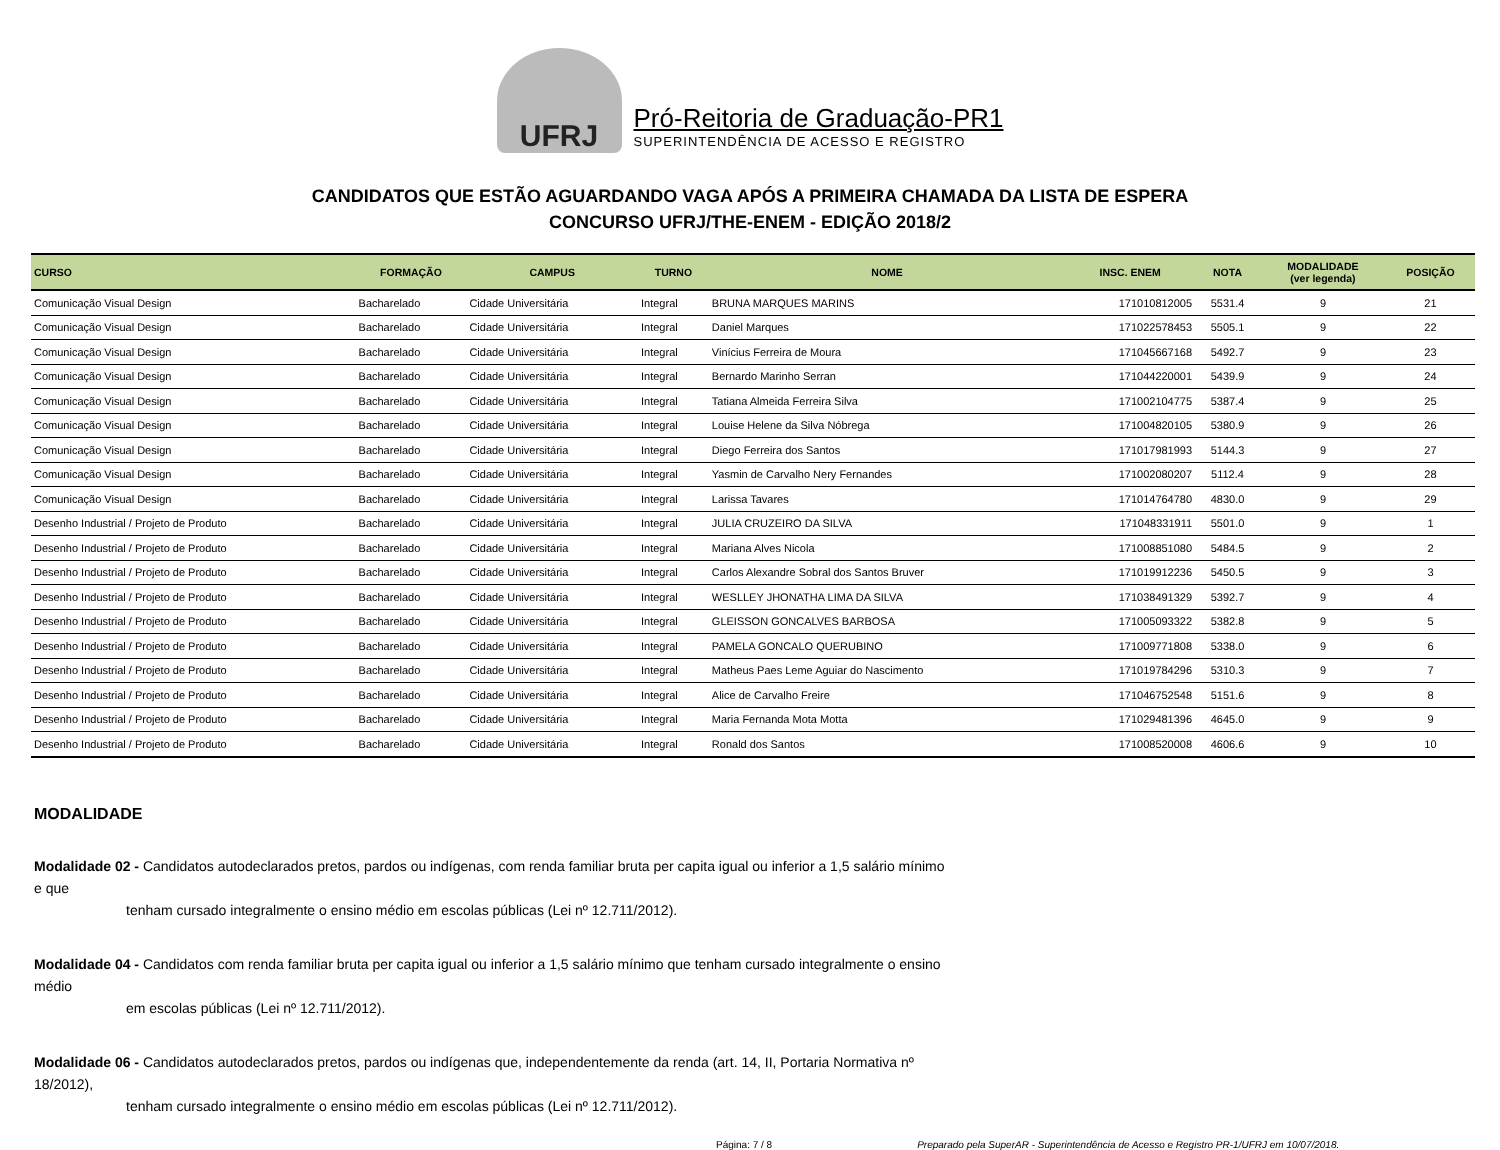UFRJ
Pró-Reitoria de Graduação-PR1
SUPERINTENDÊNCIA DE ACESSO E REGISTRO
CANDIDATOS QUE ESTÃO AGUARDANDO VAGA APÓS A PRIMEIRA CHAMADA DA LISTA DE ESPERA
CONCURSO UFRJ/THE-ENEM - EDIÇÃO 2018/2
| CURSO | FORMAÇÃO | CAMPUS | TURNO | NOME | INSC. ENEM | NOTA | MODALIDADE (ver legenda) | POSIÇÃO |
| --- | --- | --- | --- | --- | --- | --- | --- | --- |
| Comunicação Visual Design | Bacharelado | Cidade Universitária | Integral | BRUNA MARQUES MARINS | 171010812005 | 5531.4 | 9 | 21 |
| Comunicação Visual Design | Bacharelado | Cidade Universitária | Integral | Daniel Marques | 171022578453 | 5505.1 | 9 | 22 |
| Comunicação Visual Design | Bacharelado | Cidade Universitária | Integral | Vinícius Ferreira de Moura | 171045667168 | 5492.7 | 9 | 23 |
| Comunicação Visual Design | Bacharelado | Cidade Universitária | Integral | Bernardo Marinho Serran | 171044220001 | 5439.9 | 9 | 24 |
| Comunicação Visual Design | Bacharelado | Cidade Universitária | Integral | Tatiana Almeida Ferreira Silva | 171002104775 | 5387.4 | 9 | 25 |
| Comunicação Visual Design | Bacharelado | Cidade Universitária | Integral | Louise Helene da Silva Nóbrega | 171004820105 | 5380.9 | 9 | 26 |
| Comunicação Visual Design | Bacharelado | Cidade Universitária | Integral | Diego Ferreira dos Santos | 171017981993 | 5144.3 | 9 | 27 |
| Comunicação Visual Design | Bacharelado | Cidade Universitária | Integral | Yasmin de Carvalho Nery Fernandes | 171002080207 | 5112.4 | 9 | 28 |
| Comunicação Visual Design | Bacharelado | Cidade Universitária | Integral | Larissa Tavares | 171014764780 | 4830.0 | 9 | 29 |
| Desenho Industrial / Projeto de Produto | Bacharelado | Cidade Universitária | Integral | JULIA CRUZEIRO DA SILVA | 171048331911 | 5501.0 | 9 | 1 |
| Desenho Industrial / Projeto de Produto | Bacharelado | Cidade Universitária | Integral | Mariana Alves Nicola | 171008851080 | 5484.5 | 9 | 2 |
| Desenho Industrial / Projeto de Produto | Bacharelado | Cidade Universitária | Integral | Carlos Alexandre Sobral dos Santos Bruver | 171019912236 | 5450.5 | 9 | 3 |
| Desenho Industrial / Projeto de Produto | Bacharelado | Cidade Universitária | Integral | WESLLEY JHONATHA LIMA DA SILVA | 171038491329 | 5392.7 | 9 | 4 |
| Desenho Industrial / Projeto de Produto | Bacharelado | Cidade Universitária | Integral | GLEISSON GONCALVES BARBOSA | 171005093322 | 5382.8 | 9 | 5 |
| Desenho Industrial / Projeto de Produto | Bacharelado | Cidade Universitária | Integral | PAMELA GONCALO QUERUBINO | 171009771808 | 5338.0 | 9 | 6 |
| Desenho Industrial / Projeto de Produto | Bacharelado | Cidade Universitária | Integral | Matheus Paes Leme Aguiar do Nascimento | 171019784296 | 5310.3 | 9 | 7 |
| Desenho Industrial / Projeto de Produto | Bacharelado | Cidade Universitária | Integral | Alice de Carvalho Freire | 171046752548 | 5151.6 | 9 | 8 |
| Desenho Industrial / Projeto de Produto | Bacharelado | Cidade Universitária | Integral | Maria Fernanda Mota Motta | 171029481396 | 4645.0 | 9 | 9 |
| Desenho Industrial / Projeto de Produto | Bacharelado | Cidade Universitária | Integral | Ronald dos Santos | 171008520008 | 4606.6 | 9 | 10 |
MODALIDADE
Modalidade 02 - Candidatos autodeclarados pretos, pardos ou indígenas, com renda familiar bruta per capita igual ou inferior a 1,5 salário mínimo e que
tenham cursado integralmente o ensino médio em escolas públicas (Lei nº 12.711/2012).
Modalidade 04 - Candidatos com renda familiar bruta per capita igual ou inferior a 1,5 salário mínimo que tenham cursado integralmente o ensino médio
em escolas públicas (Lei nº 12.711/2012).
Modalidade 06 - Candidatos autodeclarados pretos, pardos ou indígenas que, independentemente da renda (art. 14, II, Portaria Normativa nº 18/2012),
tenham cursado integralmente o ensino médio em escolas públicas (Lei nº 12.711/2012).
Página: 7 / 8 Preparado pela SuperAR - Superintendência de Acesso e Registro PR-1/UFRJ em 10/07/2018.